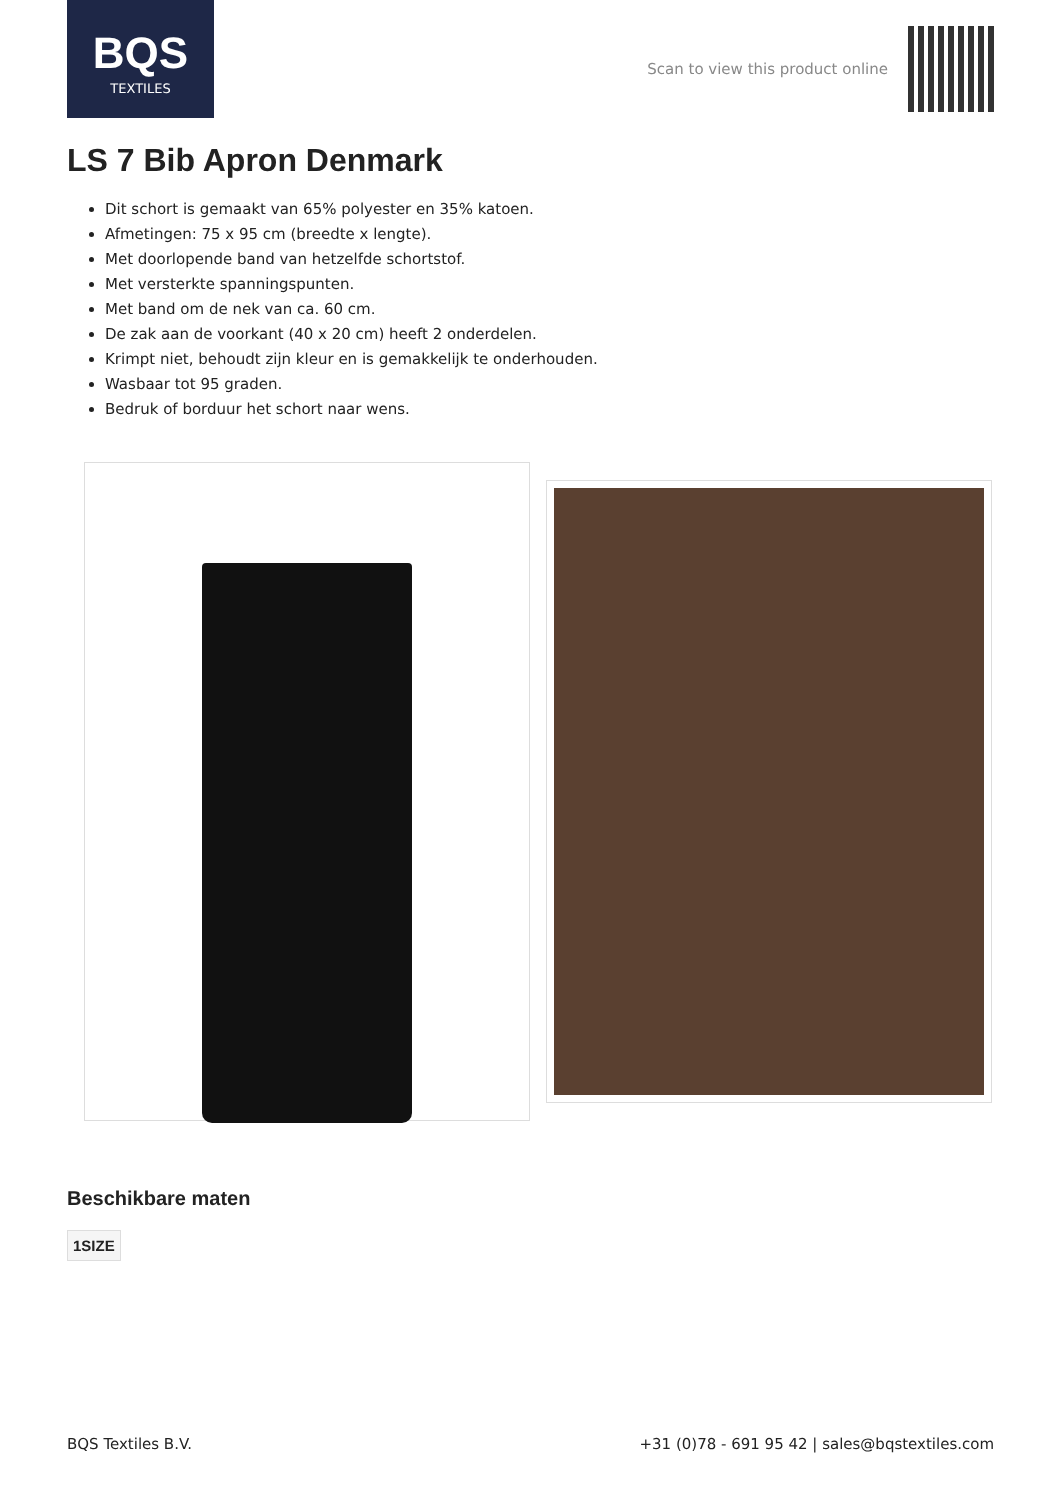BQS
TEXTILES
Scan to view this product online
LS 7 Bib Apron Denmark
Dit schort is gemaakt van 65% polyester en 35% katoen.
Afmetingen: 75 x 95 cm (breedte x lengte).
Met doorlopende band van hetzelfde schortstof.
Met versterkte spanningspunten.
Met band om de nek van ca. 60 cm.
De zak aan de voorkant (40 x 20 cm) heeft 2 onderdelen.
Krimpt niet, behoudt zijn kleur en is gemakkelijk te onderhouden.
Wasbaar tot 95 graden.
Bedruk of borduur het schort naar wens.
Beschikbare maten
1SIZE
BQS Textiles B.V. +31 (0)78 - 691 95 42 | sales@bqstextiles.com